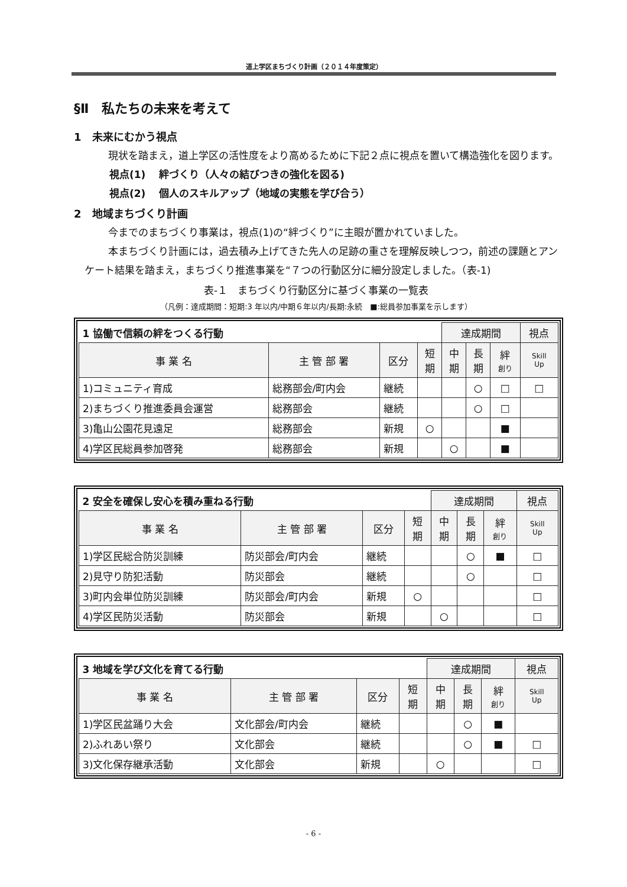道上学区まちづくり計画（２０１４年度策定）
§Ⅱ　私たちの未来を考えて
1　未来にむかう視点
現状を踏まえ，道上学区の活性度をより高めるために下記２点に視点を置いて構造強化を図ります。
視点(1)　 絆づくり（人々の結びつきの強化を図る)
視点(2)　 個人のスキルアップ（地域の実態を学び合う）
2　地域まちづくり計画
今までのまちづくり事業は，視点(1)の“絆づくり”に主眼が置かれていました。
本まちづくり計画には，過去積み上げてきた先人の足跡の重さを理解反映しつつ，前述の課題とアンケート結果を踏まえ，まちづくり推進事業を“７つの行動区分に細分設定しました。（表-1)
表-１　まちづくり行動区分に基づく事業の一覧表
（凡例：達成期間：短期:3 年以内/中期６年以内/長期:永続　■:総員参加事業を示します）
| 1 協働で信頼の絆をつくる行動 | | | | 達成期間 | | | 視点 |
| 事 業 名 | 主 管 部 署 | 区分 | 短 期 | 中 期 | 長 期 | 絆 創り | Skill Up |
| 1)コミュニティ育成 | 総務部会/町内会 | 継続 | | | ○ | □ | □ |
| 2)まちづくり推進委員会運営 | 総務部会 | 継続 | | | ○ | □ | |
| 3)亀山公園花見遠足 | 総務部会 | 新規 | ○ | | | ■ | |
| 4)学区民総員参加啓発 | 総務部会 | 新規 | | ○ | | ■ | |
| 2 安全を確保し安心を積み重ねる行動 | | | | 達成期間 | | | 視点 |
| 事 業 名 | 主 管 部 署 | 区分 | 短 期 | 中 期 | 長 期 | 絆 創り | Skill Up |
| 1)学区民総合防災訓練 | 防災部会/町内会 | 継続 | | | ○ | ■ | □ |
| 2)見守り防犯活動 | 防災部会 | 継続 | | | ○ | | □ |
| 3)町内会単位防災訓練 | 防災部会/町内会 | 新規 | ○ | | | | □ |
| 4)学区民防災活動 | 防災部会 | 新規 | | ○ | | | □ |
| 3 地域を学び文化を育てる行動 | | | | 達成期間 | | | 視点 |
| 事 業 名 | 主 管 部 署 | 区分 | 短 期 | 中 期 | 長 期 | 絆 創り | Skill Up |
| 1)学区民盆踊り大会 | 文化部会/町内会 | 継続 | | | ○ | ■ | |
| 2)ふれあい祭り | 文化部会 | 継続 | | | ○ | ■ | □ |
| 3)文化保存継承活動 | 文化部会 | 新規 | | ○ | | | □ |
- 6 -